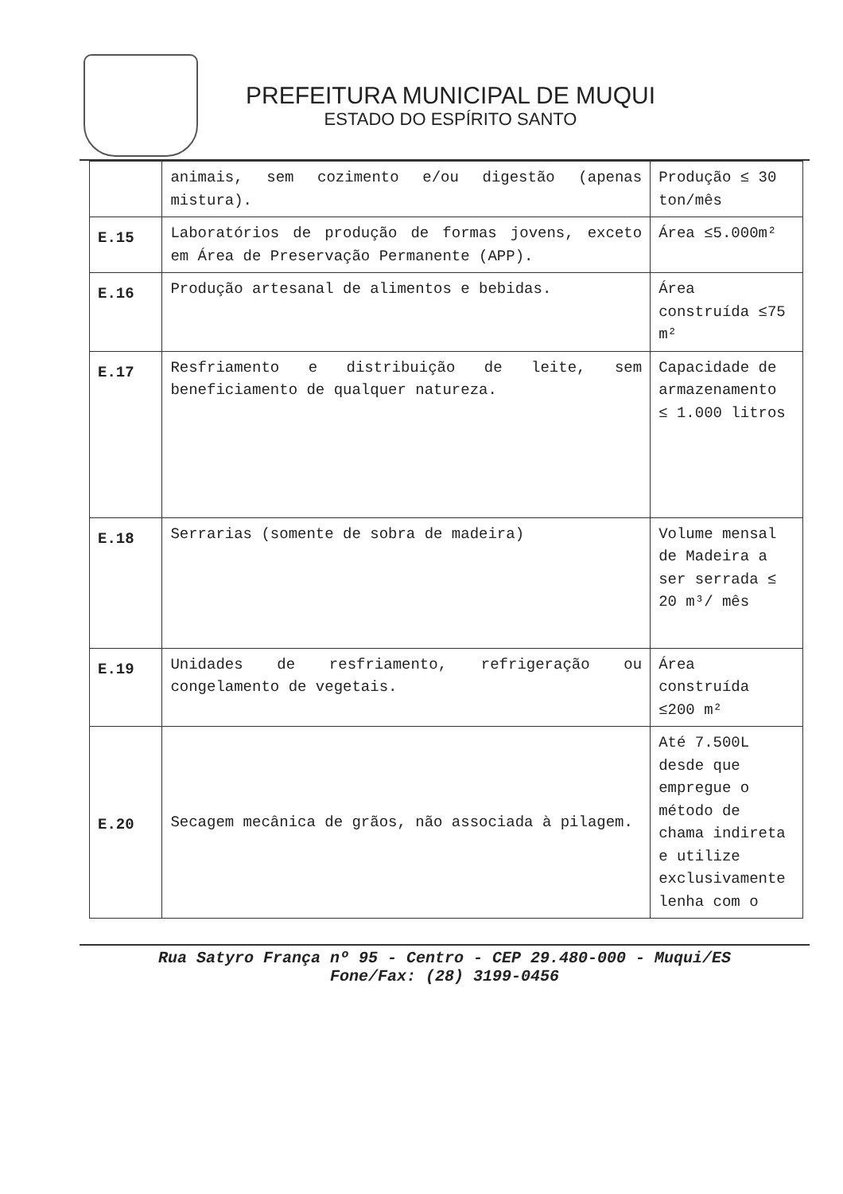PREFEITURA MUNICIPAL DE MUQUI
ESTADO DO ESPÍRITO SANTO
| | animais, sem cozimento e/ou digestão (apenas mistura). | Produção ≤ 30 ton/mês |
| E.15 | Laboratórios de produção de formas jovens, exceto em Área de Preservação Permanente (APP). | Área ≤5.000m² |
| E.16 | Produção artesanal de alimentos e bebidas. | Área construída ≤75 m² |
| E.17 | Resfriamento e distribuição de leite, sem beneficiamento de qualquer natureza. | Capacidade de armazenamento ≤ 1.000 litros |
| E.18 | Serrarias (somente de sobra de madeira) | Volume mensal de Madeira a ser serrada ≤ 20 m³/ mês |
| E.19 | Unidades de resfriamento, refrigeração ou congelamento de vegetais. | Área construída ≤200 m² |
| E.20 | Secagem mecânica de grãos, não associada à pilagem. | Até 7.500L desde que empregue o método de chama indireta e utilize exclusivamente lenha com o |
Rua Satyro França nº 95 - Centro - CEP 29.480-000 - Muqui/ES
Fone/Fax: (28) 3199-0456